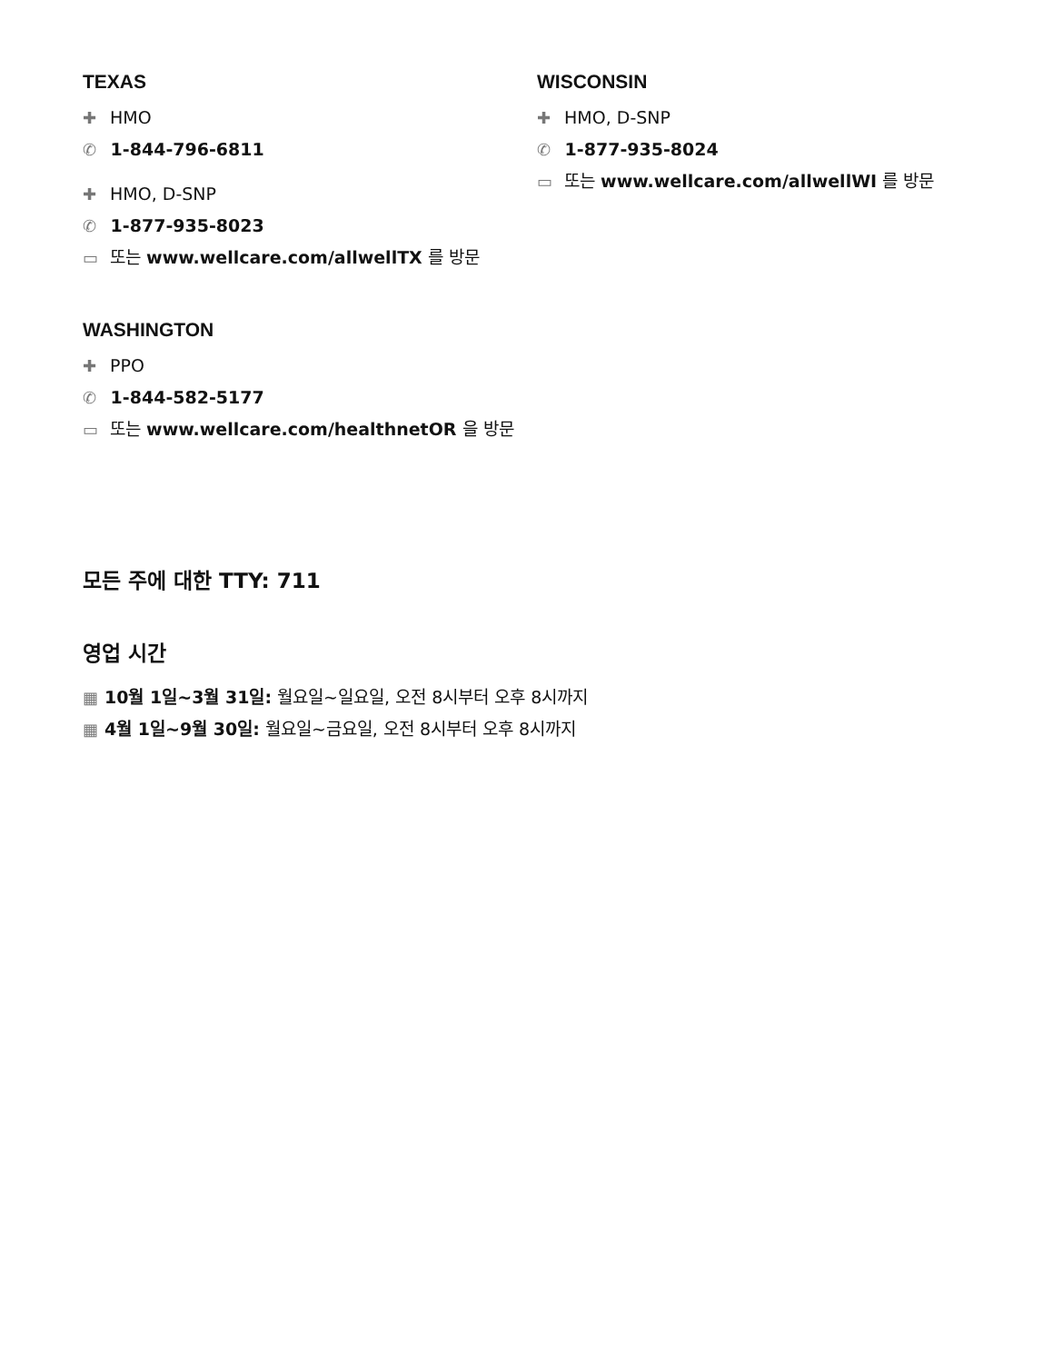TEXAS
✚ HMO
✆ 1-844-796-6811
✚ HMO, D-SNP
✆ 1-877-935-8023
▭ 또는 www.wellcare.com/allwellTX 를 방문
WISCONSIN
✚ HMO, D-SNP
✆ 1-877-935-8024
▭ 또는 www.wellcare.com/allwellWI 를 방문
WASHINGTON
✚ PPO
✆ 1-844-582-5177
▭ 또는 www.wellcare.com/healthnetOR 을 방문
모든 주에 대한 TTY: 711
영업 시간
▦ 10월 1일~3월 31일: 월요일~일요일, 오전 8시부터 오후 8시까지
▦ 4월 1일~9월 30일: 월요일~금요일, 오전 8시부터 오후 8시까지